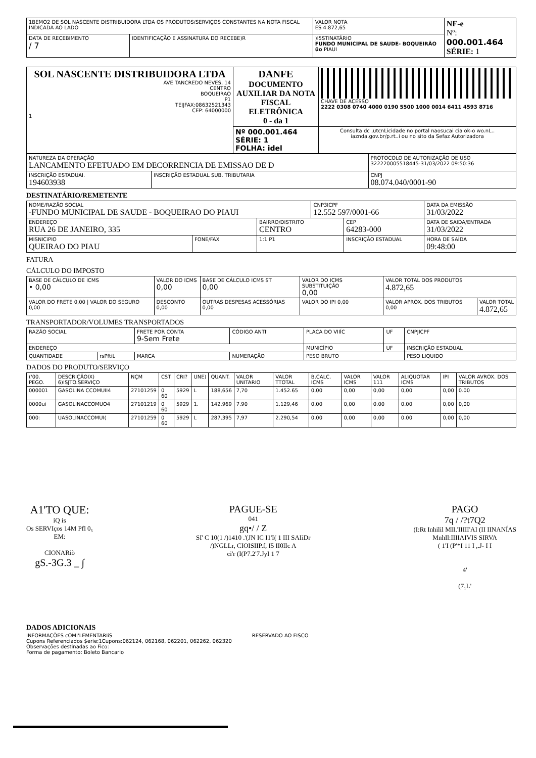| 1BEMO2 DE SOL NASCENTE DISTRIBUIDORA LTDA OS PRODUTOS/SERVIÇOS CONSTANTES NA NOTA FISCAL INDICADA AO LADO | | VALOR NOTA ES 4.872,65 | NF-e Nº: 000.001.464 SÉRIE: 1 |
| DATA DE RECEBIMENTO / 7 | IDENTIFICAÇÃO E ASSINATURA DO RECEBE)R | )I5STINATÁRIO FUNDO MUNICIPAL DE SAUDE- BOQUEIRÃO üo PIAUI | |
| SOL NASCENTE DISTRIBUIDORA LTDA AVE TANCREDO NEVES, 14 CENTRO BOQUEIRAO P1 TEIJFAX:08632521343 CEP: 64000000 1 | DANFE DOCUMENTO AUXILIAR DA NOTA FISCAL ELETRÔNICA 0 - da 1 | CHAVE DE ACESSO 2222 0308 0740 4000 0190 5500 1000 0014 6411 4593 8716 |
| | Nº 000.001.464 SÉRIE: 1 FOLHA: idel | Consulta dc ,utcnLicidade no portal naosucai cia ok-o wo.nL.. iaznda.gov.br/p.rt..i ou no sito da Sefaz Autorizadora |
| NATUREZA DA OPERAÇÃO LANCAMENTO EFETUADO EM DECORRENCIA DE EMISSAO DE D | | PROTOCOLO DE AUTORIZAÇÃO DE USO 322220005518445-31/03/2022 09:50:36 |
| INSCRIÇÃO ESTADUAI. 194603938 | INSCRIÇÃO ESTADUAL SUB. TRIBUTARIA | CNPJ 08.074.040/0001-90 |
DESTINATÁRIO/REMETENTE
| NOME/RAZÃO SOCIAL -FUNDO MUNICIPAL DE SAUDE - BOQUEIRAO DO PIAUI | | | CNP3ICPF 12.552 597/0001-66 | | DATA DA EMISSÃO 31/03/2022 |
| ENDEREÇO RUA 26 DE JANEIRO, 335 | | BAIRRO/DISTRITO CENTRO | | CEP 64283-000 | DATA DE SAIDA/ENTRADA 31/03/2022 |
| MISNICiPIO QUEIRAO DO PIAU | FONE/FAX | 1:1 P1 | | INSCRIÇÃO ESTADUAL | HORA DE SAÍDA 09:48:00 |
FATURA
CÁLCULO DO IMPOSTO
| BASE DE CÁLCULO DE ICMS • 0,00 | VALOR DO ICMS 0,00 | BASE DE CÁLCULO ICMS ST 0,00 | VALOR DO ICMS SUBSTITUIÇÃO 0,00 | VALOR TOTAL DOS PRODUTOS 4.872,65 | |
| VALOR DO FRETE 0,00 / VALOR DO SEGURO 0,00 | DESCONTO 0,00 | OUTRAS DESPESAS ACESSÓRIAS 0,00 | VALOR DO IPI 0,00 | VALOR APROX. DOS TRIBUTOS 0,00 | VALOR TOTAL 4.872,65 |
TRANSPORTADOR/VOLUMES TRANSPORTADOS
| RAZÃO SOCIAL | | FRETE POR CONTA 9-Sem Frete | CÓDIGO ANTI' | PLACA DO VIIÍC | UF | CNPJICPF |
| ENDEREÇO | | | | MUNICÍPIO | UF | INSCRIÇÃO ESTADUAL |
| QUANTIDADE | rsPftiL | MARCA | NUMERAÇÃO | PESO BRUTO | | PESO LIQUIDO |
DADOS DO PRODUTO/SERVIÇO
| ('00. PEGO. | DESCRIÇÃOIX) 6)ISJTO.SERVIÇO | NÇM | CST | CRI? | UNE) | QUANT. | VALOR UNITARIO | VALOR TTOTAL | B.CALC. ICMS | VALOR ICMS | VALOR 111 | ALIQUOTAR ICMS | IPI | VALOR AVROX. DOS TRIBUTOS |
| --- | --- | --- | --- | --- | --- | --- | --- | --- | --- | --- | --- | --- | --- | --- |
| 000001 | GASOLINA CCOMUII4 | 27101259 | 0 60 | 5929 | L | 188,656 | 7,70 | 1.452.65 | 0,00 | 0,00 | 0,00 | 0,00 | 0,00 | 0.00 |
| 0000ui | GASOLINACCOMUO4 | 27101219 | 0 60 | 5929 | 1. | 142.969 | 7.90 | 1.129,46 | 0,00 | 0,00 | 0.00 | 0.00 | 0,00 | 0,00 |
| 000: | UASOLINACCOMUI( | 27101259 | 0 60 | 5929 | L | 287,395 | 7,97 | 2.290,54 | 0,00 | 0,00 | 0,00 | 0.00 | 0,00 | 0,00 |
A1'TO QUE:
íQ is
Os SERVIços 14M Pfl 0₅
EM:
CIONARiõ
gS.-3G.3 _ ∫
PAGUE-SE
041
gq•/ / Z
SI' C 10(1 /)1410 .'(JN IC I1'I( 1 III SAIiDr
/)NGLLr, CIOISIIP.f, I5 II0lIc A
ci'r (I(P7.2'7.JyI 1 7
PAGO
7q / /?t7Q2
(I:Rt Inhilil MII.'IIIII'AI (II IINANÍAS
MnhIl:IIIIAIVIS SIRVA
( 1'I (P'*I 11 I ,.J- I I
4'
(7₁L'
DADOS ADICIONAIS
INFORMAÇÕES cOMI'LEMENTARIiS
Cupons Referenciados $erie:1Cupons:062124, 062168, 062201, 062262, 062320
Observações destinadas ao Fico:
Forma de pagamento: Boleto Bancario
RESERVADO AO FISCO